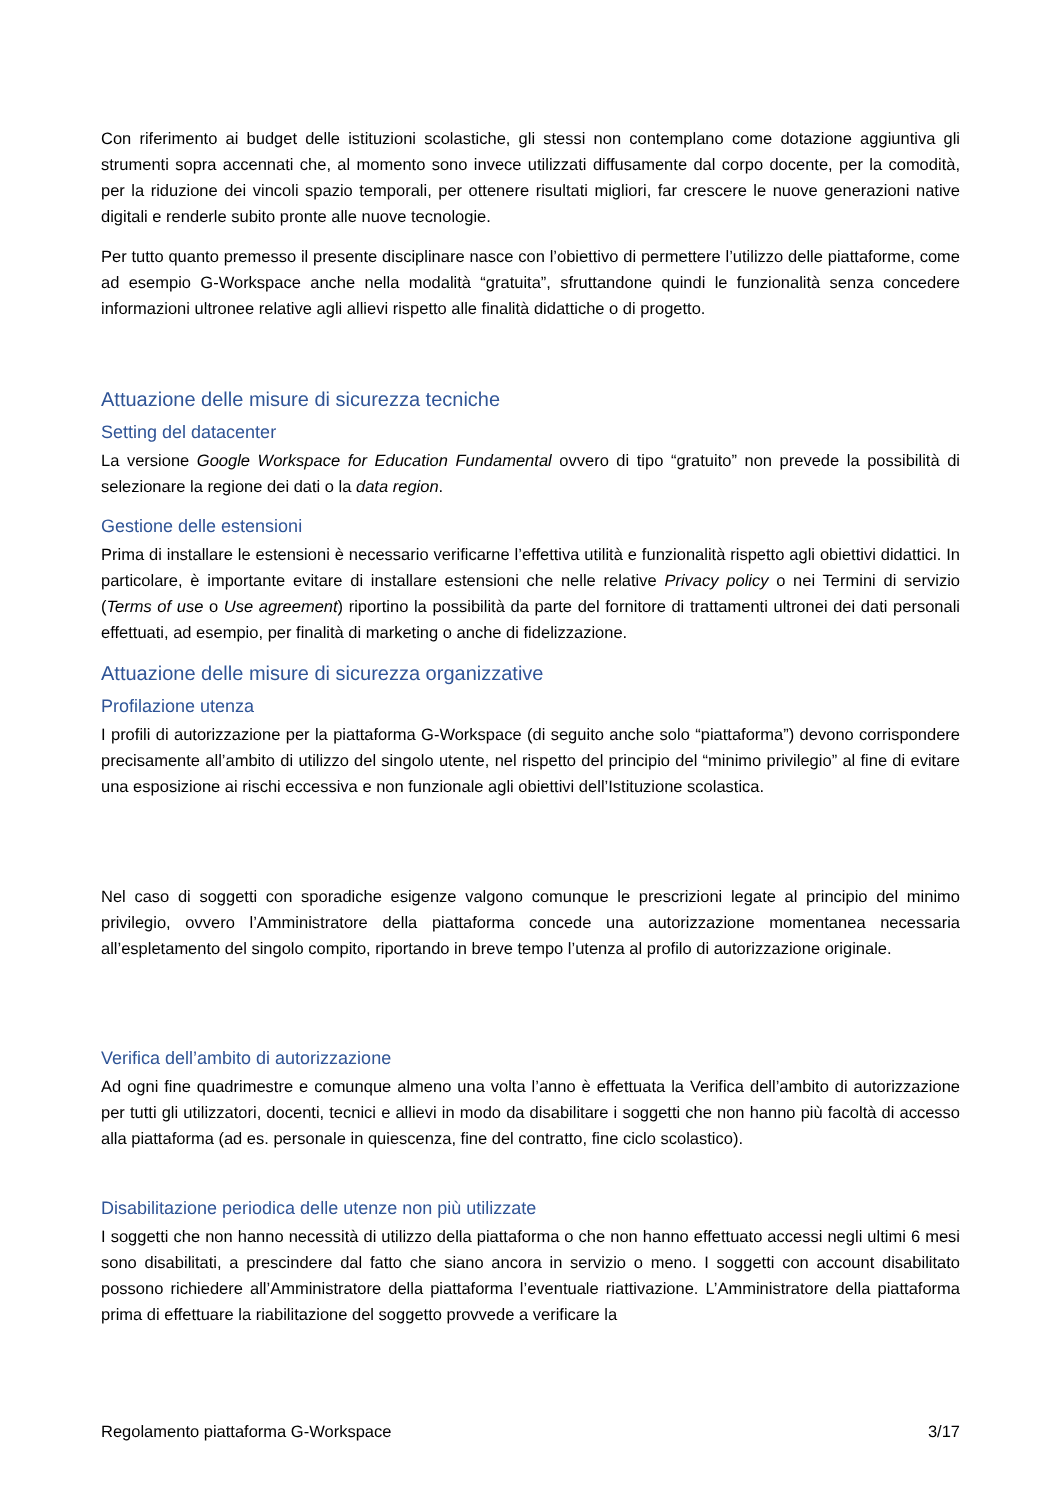Con riferimento ai budget delle istituzioni scolastiche, gli stessi non contemplano come dotazione aggiuntiva gli strumenti sopra accennati che, al momento sono invece utilizzati diffusamente dal corpo docente, per la comodità, per la riduzione dei vincoli spazio temporali, per ottenere risultati migliori, far crescere le nuove generazioni native digitali e renderle subito pronte alle nuove tecnologie.
Per tutto quanto premesso il presente disciplinare nasce con l’obiettivo di permettere l’utilizzo delle piattaforme, come ad esempio G-Workspace anche nella modalità “gratuita”, sfruttandone quindi le funzionalità senza concedere informazioni ultronee relative agli allievi rispetto alle finalità didattiche o di progetto.
Attuazione delle misure di sicurezza tecniche
Setting del datacenter
La versione Google Workspace for Education Fundamental ovvero di tipo “gratuito” non prevede la possibilità di selezionare la regione dei dati o la data region.
Gestione delle estensioni
Prima di installare le estensioni è necessario verificarne l’effettiva utilità e funzionalità rispetto agli obiettivi didattici. In particolare, è importante evitare di installare estensioni che nelle relative Privacy policy o nei Termini di servizio (Terms of use o Use agreement) riportino la possibilità da parte del fornitore di trattamenti ultronei dei dati personali effettuati, ad esempio, per finalità di marketing o anche di fidelizzazione.
Attuazione delle misure di sicurezza organizzative
Profilazione utenza
I profili di autorizzazione per la piattaforma G-Workspace (di seguito anche solo “piattaforma”) devono corrispondere precisamente all’ambito di utilizzo del singolo utente, nel rispetto del principio del “minimo privilegio” al fine di evitare una esposizione ai rischi eccessiva e non funzionale agli obiettivi dell’Istituzione scolastica.
Nel caso di soggetti con sporadiche esigenze valgono comunque le prescrizioni legate al principio del minimo privilegio, ovvero l’Amministratore della piattaforma concede una autorizzazione momentanea necessaria all’espletamento del singolo compito, riportando in breve tempo l’utenza al profilo di autorizzazione originale.
Verifica dell’ambito di autorizzazione
Ad ogni fine quadrimestre e comunque almeno una volta l’anno è effettuata la Verifica dell’ambito di autorizzazione per tutti gli utilizzatori, docenti, tecnici e allievi in modo da disabilitare i soggetti che non hanno più facoltà di accesso alla piattaforma (ad es. personale in quiescenza, fine del contratto, fine ciclo scolastico).
Disabilitazione periodica delle utenze non più utilizzate
I soggetti che non hanno necessità di utilizzo della piattaforma o che non hanno effettuato accessi negli ultimi 6 mesi sono disabilitati, a prescindere dal fatto che siano ancora in servizio o meno. I soggetti con account disabilitato possono richiedere all’Amministratore della piattaforma l’eventuale riattivazione. L’Amministratore della piattaforma prima di effettuare la riabilitazione del soggetto provvede a verificare la
Regolamento piattaforma G-Workspace 3/17